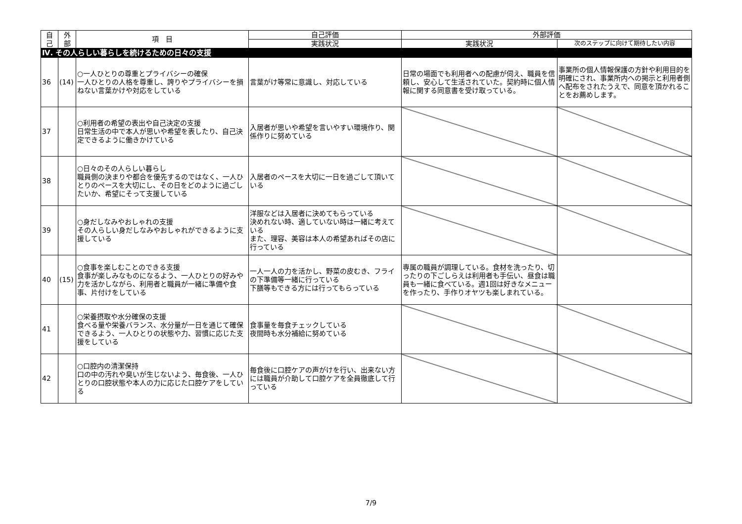| 自 己 | 外 部 | 項 目 | 自己評価 | 外部評価 | |
| --- | --- | --- | --- | --- | --- |
| | | | 実践状況 | 実践状況 | 次のステップに向けて期待したい内容 |
| Ⅳ. その人らしい暮らしを続けるための日々の支援 | | | | | |
| 36 | (14) | ○一人ひとりの尊重とプライバシーの確保 一人ひとりの人格を尊重し、誇りやプライバシーを損ねない言葉かけや対応をしている | 言葉がけ等常に意識し、対応している | 日常の場面でも利用者への配慮が伺え、職員を信頼し、安心して生活されていた。契約時に個人情報に関する同意書を受け取っている。 | 事業所の個人情報保護の方針や利用目的を明確にされ、事業所内への掲示と利用者側へ配布をされたうえで、同意を頂かれることをお薦めします。 |
| 37 | | ○利用者の希望の表出や自己決定の支援 日常生活の中で本人が思いや希望を表したり、自己決定できるように働きかけている | 入居者が思いや希望を言いやすい環境作り、関係作りに努めている | | |
| 38 | | ○日々のその人らしい暮らし 職員側の決まりや都合を優先するのではなく、一人ひとりのペースを大切にし、その日をどのように過ごしたいか、希望にそって支援している | 入居者のペースを大切に一日を過ごして頂いている | | |
| 39 | | ○身だしなみやおしゃれの支援 その人らしい身だしなみやおしゃれができるように支援している | 洋服などは入居者に決めてもらっている 決めれない時、適していない時は一緒に考えている また、理容、美容は本人の希望あればその店に行っている | | |
| 40 | (15) | ○食事を楽しむことのできる支援 食事が楽しみなものになるよう、一人ひとりの好みや力を活かしながら、利用者と職員が一緒に準備や食事、片付けをしている | 一人一人の力を活かし、野菜の皮むき、フライの下準備等一緒に行っている 下膳等もできる方には行ってもらっている | 専属の職員が調理している。食材を洗ったり、切ったりの下ごしらえは利用者も手伝い、昼食は職員も一緒に食べている。週1回は好きなメニューを作ったり、手作りオヤツも楽しまれている。 | |
| 41 | | ○栄養摂取や水分確保の支援 食べる量や栄養バランス、水分量が一日を通じて確保できるよう、一人ひとりの状態や力、習慣に応じた支援をしている | 食事量を毎食チェックしている 夜間時も水分補給に努めている | | |
| 42 | | ○口腔内の清潔保持 口の中の汚れや臭いが生じないよう、毎食後、一人ひとりの口腔状態や本人の力に応じた口腔ケアをしている | 毎食後に口腔ケアの声がけを行い、出来ない方には職員が介助して口腔ケアを全員徹底して行っている | | |
7/9